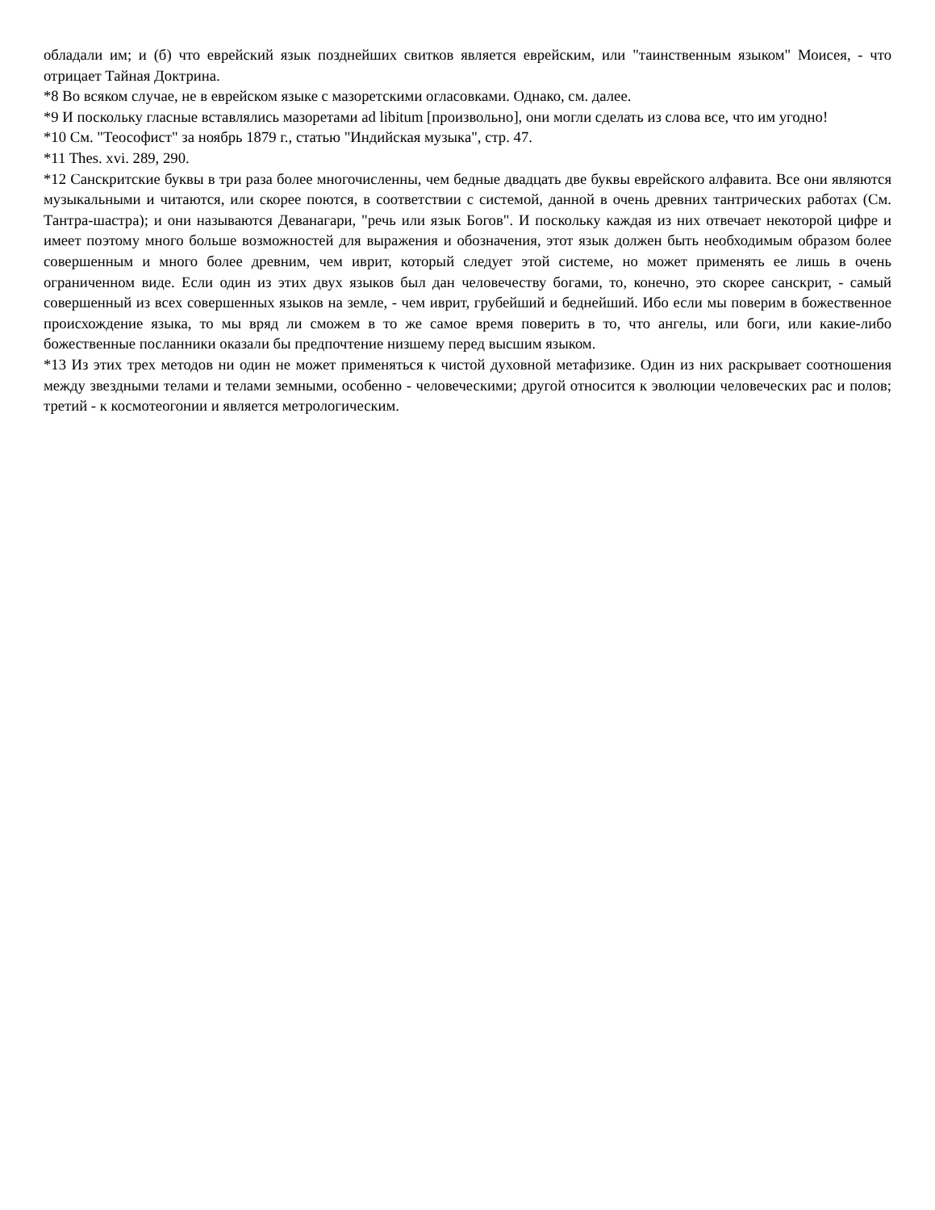обладали им; и (б) что еврейский язык позднейших свитков является еврейским, или "таинственным языком" Моисея, - что отрицает Тайная Доктрина.
*8 Во всяком случае, не в еврейском языке с мазоретскими огласовками. Однако, см. далее.
*9 И поскольку гласные вставлялись мазоретами ad libitum [произвольно], они могли сделать из слова все, что им угодно!
*10 См. "Теософист" за ноябрь 1879 г., статью "Индийская музыка", стр. 47.
*11 Thes. xvi. 289, 290.
*12 Санскритские буквы в три раза более многочисленны, чем бедные двадцать две буквы еврейского алфавита. Все они являются музыкальными и читаются, или скорее поются, в соответствии с системой, данной в очень древних тантрических работах (См. Тантра-шастра); и они называются Деванагари, "речь или язык Богов". И поскольку каждая из них отвечает некоторой цифре и имеет поэтому много больше возможностей для выражения и обозначения, этот язык должен быть необходимым образом более совершенным и много более древним, чем иврит, который следует этой системе, но может применять ее лишь в очень ограниченном виде. Если один из этих двух языков был дан человечеству богами, то, конечно, это скорее санскрит, - самый совершенный из всех совершенных языков на земле, - чем иврит, грубейший и беднейший. Ибо если мы поверим в божественное происхождение языка, то мы вряд ли сможем в то же самое время поверить в то, что ангелы, или боги, или какие-либо божественные посланники оказали бы предпочтение низшему перед высшим языком.
*13 Из этих трех методов ни один не может применяться к чистой духовной метафизике. Один из них раскрывает соотношения между звездными телами и телами земными, особенно - человеческими; другой относится к эволюции человеческих рас и полов; третий - к космотеогонии и является метрологическим.